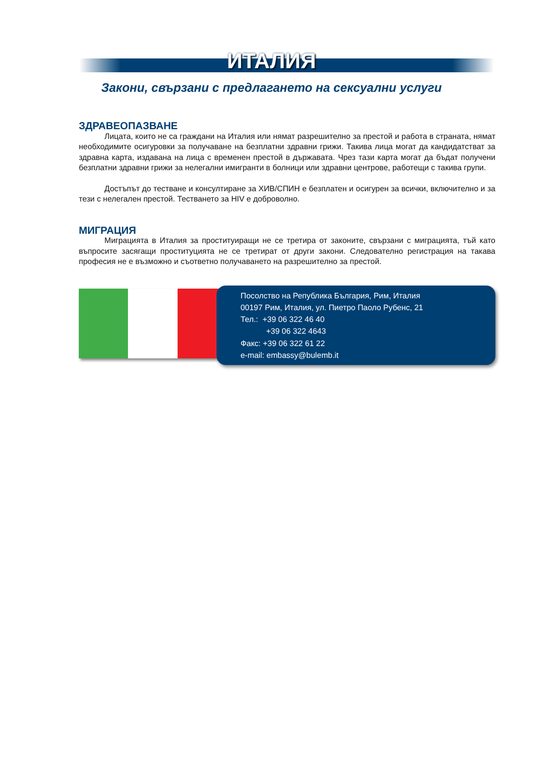ИТАЛИЯ
Закони, свързани с предлагането на сексуални услуги
ЗДРАВЕОПАЗВАНЕ
Лицата, които не са граждани на Италия или нямат разрешително за престой и работа в страната, нямат необходимите осигуровки за получаване на безплатни здравни грижи. Такива лица могат да кандидатстват за здравна карта, издавана на лица с временен престой в държавата. Чрез тази карта могат да бъдат получени безплатни здравни грижи за нелегални имигранти в болници или здравни центрове, работещи с такива групи.
Достъпът до тестване и консултиране за ХИВ/СПИН е безплатен и осигурен за всички, включително и за тези с нелегален престой. Тестването за HIV е доброволно.
МИГРАЦИЯ
Миграцията в Италия за проституиращи не се третира от законите, свързани с миграцията, тъй като въпросите засягащи проституцията не се третират от други закони. Следователно регистрация на такава професия не е възможно и съответно получаването на разрешително за престой.
Посолство на Република България, Рим, Италия
00197 Рим, Италия, ул. Пиетро Паоло Рубенс, 21
Тел.: +39 06 322 46 40
+39 06 322 4643
Факс: +39 06 322 61 22
e-mail: embassy@bulemb.it